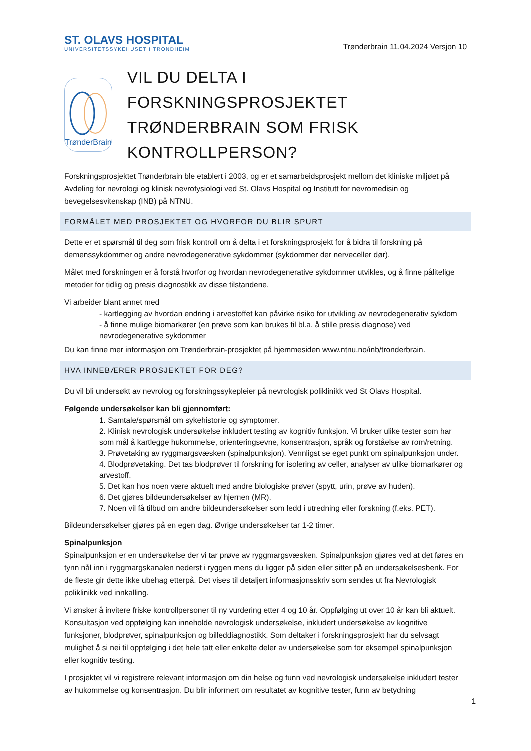ST. OLAVS HOSPITAL
UNIVERSITETSSYKEHUSET I TRONDHEIM
Trønderbrain 11.04.2024 Versjon 10
TrønderBrain
VIL DU DELTA I FORSKNINGSPROSJEKTET TRØNDERBRAIN SOM FRISK KONTROLLPERSON?
Forskningsprosjektet Trønderbrain ble etablert i 2003, og er et samarbeidsprosjekt mellom det kliniske miljøet på Avdeling for nevrologi og klinisk nevrofysiologi ved St. Olavs Hospital og Institutt for nevromedisin og bevegelsesvitenskap (INB) på NTNU.
FORMÅLET MED PROSJEKTET OG HVORFOR DU BLIR SPURT
Dette er et spørsmål til deg som frisk kontroll om å delta i et forskningsprosjekt for å bidra til forskning på demenssykdommer og andre nevrodegenerative sykdommer (sykdommer der nerveceller dør).
Målet med forskningen er å forstå hvorfor og hvordan nevrodegenerative sykdommer utvikles, og å finne pålitelige metoder for tidlig og presis diagnostikk av disse tilstandene.
Vi arbeider blant annet med
- kartlegging av hvordan endring i arvestoffet kan påvirke risiko for utvikling av nevrodegenerativ sykdom
- å finne mulige biomarkører (en prøve som kan brukes til bl.a. å stille presis diagnose) ved nevrodegenerative sykdommer
Du kan finne mer informasjon om Trønderbrain-prosjektet på hjemmesiden www.ntnu.no/inb/tronderbrain.
HVA INNEBÆRER PROSJEKTET FOR DEG?
Du vil bli undersøkt av nevrolog og forskningssykepleier på nevrologisk poliklinikk ved St Olavs Hospital.
Følgende undersøkelser kan bli gjennomført:
1. Samtale/spørsmål om sykehistorie og symptomer.
2. Klinisk nevrologisk undersøkelse inkludert testing av kognitiv funksjon. Vi bruker ulike tester som har som mål å kartlegge hukommelse, orienteringsevne, konsentrasjon, språk og forståelse av rom/retning.
3. Prøvetaking av ryggmargsvæsken (spinalpunksjon). Vennligst se eget punkt om spinalpunksjon under.
4. Blodprøvetaking. Det tas blodprøver til forskning for isolering av celler, analyser av ulike biomarkører og arvestoff.
5. Det kan hos noen være aktuelt med andre biologiske prøver (spytt, urin, prøve av huden).
6. Det gjøres bildeundersøkelser av hjernen (MR).
7. Noen vil få tilbud om andre bildeundersøkelser som ledd i utredning eller forskning (f.eks. PET).
Bildeundersøkelser gjøres på en egen dag. Øvrige undersøkelser tar 1-2 timer.
Spinalpunksjon
Spinalpunksjon er en undersøkelse der vi tar prøve av ryggmargsvæsken. Spinalpunksjon gjøres ved at det føres en tynn nål inn i ryggmargskanalen nederst i ryggen mens du ligger på siden eller sitter på en undersøkelsesbenk. For de fleste gir dette ikke ubehag etterpå. Det vises til detaljert informasjonsskriv som sendes ut fra Nevrologisk poliklinikk ved innkalling.
Vi ønsker å invitere friske kontrollpersoner til ny vurdering etter 4 og 10 år. Oppfølging ut over 10 år kan bli aktuelt. Konsultasjon ved oppfølging kan inneholde nevrologisk undersøkelse, inkludert undersøkelse av kognitive funksjoner, blodprøver, spinalpunksjon og billeddiagnostikk. Som deltaker i forskningsprosjekt har du selvsagt mulighet å si nei til oppfølging i det hele tatt eller enkelte deler av undersøkelse som for eksempel spinalpunksjon eller kognitiv testing.
I prosjektet vil vi registrere relevant informasjon om din helse og funn ved nevrologisk undersøkelse inkludert tester av hukommelse og konsentrasjon. Du blir informert om resultatet av kognitive tester, funn av betydning
1